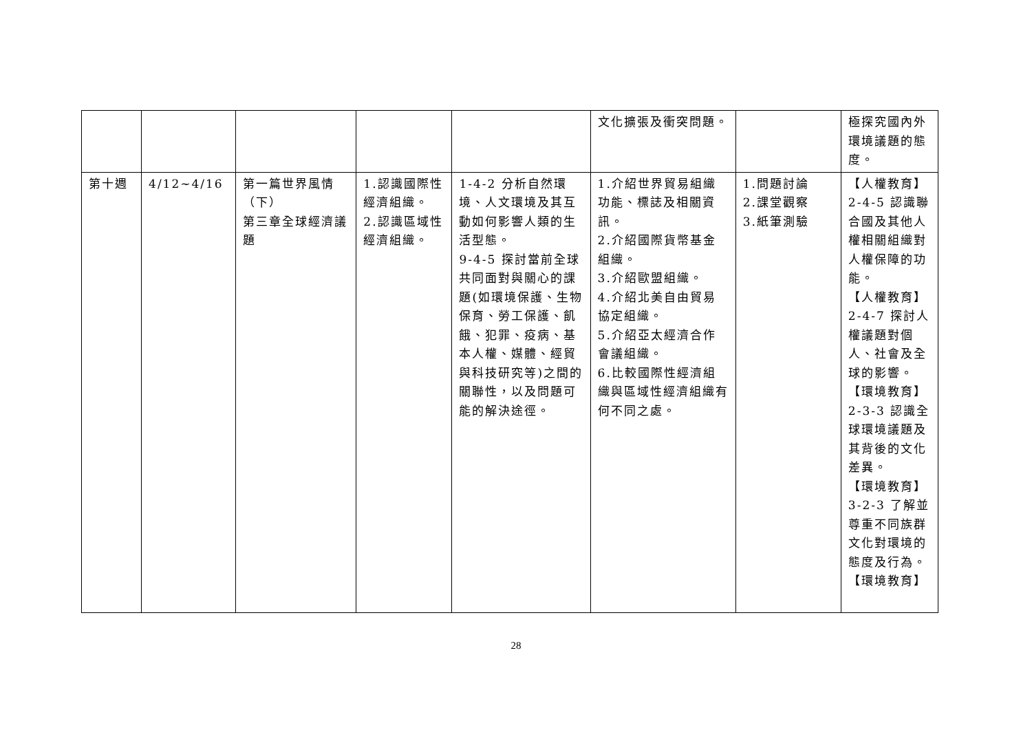| | | | | | 文化擴張及衝突問題。 | | 極探究國內外環境議題的態度。 |
| 第十週 | 4/12~4/16 | 第一篇世界風情（下） 第三章全球經濟議題 | 1.認識國際性經濟組織。 2.認識區域性經濟組織。 | 1-4-2 分析自然環境、人文環境及其互動如何影響人類的生活型態。 9-4-5 探討當前全球共同面對與關心的課題(如環境保護、生物保育、勞工保護、飢餓、犯罪、疫病、基本人權、媒體、經貿與科技研究等)之間的關聯性，以及問題可能的解決途徑。 | 1.介紹世界貿易組織功能、標誌及相關資訊。 2.介紹國際貨幣基金組織。 3.介紹歐盟組織。 4.介紹北美自由貿易協定組織。 5.介紹亞太經濟合作會議組織。 6.比較國際性經濟組織與區域性經濟組織有何不同之處。 | 1.問題討論 2.課堂觀察 3.紙筆測驗 | 【人權教育】2-4-5 認識聯合國及其他人權相關組織對人權保障的功能。 【人權教育】2-4-7 探討人權議題對個人、社會及全球的影響。 【環境教育】2-3-3 認識全球環境議題及其背後的文化差異。 【環境教育】3-2-3 了解並尊重不同族群文化對環境的態度及行為。 【環境教育】 |
28